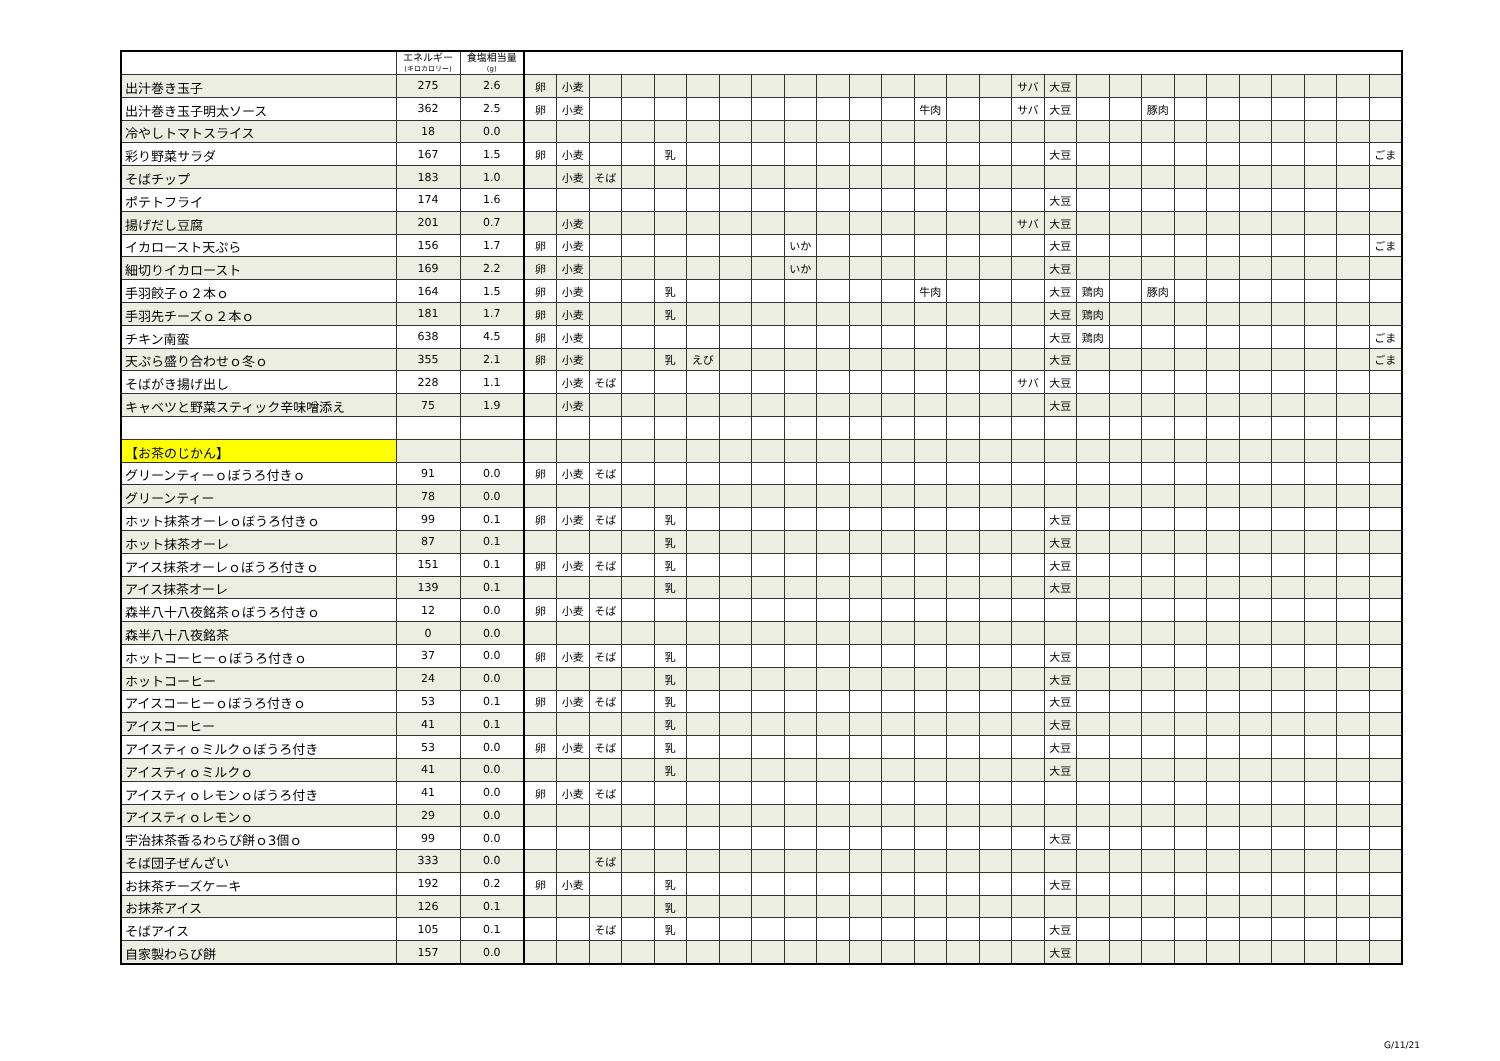| | エネルギー (キロカロリー) | 食塩相当量 (g) | | | | | | | | | | | | | | | | | | | | | | | | | | | |
| --- | --- | --- | --- | --- | --- | --- | --- | --- | --- | --- | --- | --- | --- | --- | --- | --- | --- | --- | --- | --- | --- | --- | --- | --- | --- | --- | --- | --- | --- |
| 出汁巻き玉子 | 275 | 2.6 | 卵 | 小麦 | | | | | | | | | | | | | | サバ | 大豆 | | | | | | | | | | |
| 出汁巻き玉子明太ソース | 362 | 2.5 | 卵 | 小麦 | | | | | | | | | | | 牛肉 | | | サバ | 大豆 | | | 豚肉 | | | | | | | |
| 冷やしトマトスライス | 18 | 0.0 | | | | | | | | | | | | | | | | | | | | | | | | | | | |
| 彩り野菜サラダ | 167 | 1.5 | 卵 | 小麦 | | | 乳 | | | | | | | | | | | | 大豆 | | | | | | | | | | ごま |
| そばチップ | 183 | 1.0 | | 小麦 | そば | | | | | | | | | | | | | | | | | | | | | | | | |
| ポテトフライ | 174 | 1.6 | | | | | | | | | | | | | | | | | 大豆 | | | | | | | | | | |
| 揚げだし豆腐 | 201 | 0.7 | | 小麦 | | | | | | | | | | | | | | サバ | 大豆 | | | | | | | | | | |
| イカロースト天ぷら | 156 | 1.7 | 卵 | 小麦 | | | | | | | いか | | | | | | | | 大豆 | | | | | | | | | | ごま |
| 細切りイカロースト | 169 | 2.2 | 卵 | 小麦 | | | | | | | いか | | | | | | | | 大豆 | | | | | | | | | | |
| 手羽餃子ｏ２本ｏ | 164 | 1.5 | 卵 | 小麦 | | | 乳 | | | | | | | | 牛肉 | | | | 大豆 | 鶏肉 | | 豚肉 | | | | | | | |
| 手羽先チーズｏ２本ｏ | 181 | 1.7 | 卵 | 小麦 | | | 乳 | | | | | | | | | | | | 大豆 | 鶏肉 | | | | | | | | | |
| チキン南蛮 | 638 | 4.5 | 卵 | 小麦 | | | | | | | | | | | | | | | 大豆 | 鶏肉 | | | | | | | | | ごま |
| 天ぷら盛り合わせｏ冬ｏ | 355 | 2.1 | 卵 | 小麦 | | | 乳 | えび | | | | | | | | | | | 大豆 | | | | | | | | | | ごま |
| そばがき揚げ出し | 228 | 1.1 | | 小麦 | そば | | | | | | | | | | | | | サバ | 大豆 | | | | | | | | | | |
| キャベツと野菜スティック辛味噌添え | 75 | 1.9 | | 小麦 | | | | | | | | | | | | | | | 大豆 | | | | | | | | | | |
| 【お茶のじかん】 | | | | | | | | | | | | | | | | | | | | | | | | | | | | | |
| グリーンティーｏぼうろ付きｏ | 91 | 0.0 | 卵 | 小麦 | そば | | | | | | | | | | | | | | | | | | | | | | | | |
| グリーンティー | 78 | 0.0 | | | | | | | | | | | | | | | | | | | | | | | | | | | |
| ホット抹茶オーレｏぼうろ付きｏ | 99 | 0.1 | 卵 | 小麦 | そば | | 乳 | | | | | | | | | | | | 大豆 | | | | | | | | | | |
| ホット抹茶オーレ | 87 | 0.1 | | | | | 乳 | | | | | | | | | | | | 大豆 | | | | | | | | | | |
| アイス抹茶オーレｏぼうろ付きｏ | 151 | 0.1 | 卵 | 小麦 | そば | | 乳 | | | | | | | | | | | | 大豆 | | | | | | | | | | |
| アイス抹茶オーレ | 139 | 0.1 | | | | | 乳 | | | | | | | | | | | | 大豆 | | | | | | | | | | |
| 森半八十八夜銘茶ｏぼうろ付きｏ | 12 | 0.0 | 卵 | 小麦 | そば | | | | | | | | | | | | | | | | | | | | | | | | |
| 森半八十八夜銘茶 | 0 | 0.0 | | | | | | | | | | | | | | | | | | | | | | | | | | | |
| ホットコーヒーｏぼうろ付きｏ | 37 | 0.0 | 卵 | 小麦 | そば | | 乳 | | | | | | | | | | | | 大豆 | | | | | | | | | | |
| ホットコーヒー | 24 | 0.0 | | | | | 乳 | | | | | | | | | | | | 大豆 | | | | | | | | | | |
| アイスコーヒーｏぼうろ付きｏ | 53 | 0.1 | 卵 | 小麦 | そば | | 乳 | | | | | | | | | | | | 大豆 | | | | | | | | | | |
| アイスコーヒー | 41 | 0.1 | | | | | 乳 | | | | | | | | | | | | 大豆 | | | | | | | | | | |
| アイスティｏミルクｏぼうろ付き | 53 | 0.0 | 卵 | 小麦 | そば | | 乳 | | | | | | | | | | | | 大豆 | | | | | | | | | | |
| アイスティｏミルクｏ | 41 | 0.0 | | | | | 乳 | | | | | | | | | | | | 大豆 | | | | | | | | | | |
| アイスティｏレモンｏぼうろ付き | 41 | 0.0 | 卵 | 小麦 | そば | | | | | | | | | | | | | | | | | | | | | | | | |
| アイスティｏレモンｏ | 29 | 0.0 | | | | | | | | | | | | | | | | | | | | | | | | | | | |
| 宇治抹茶香るわらび餅ｏ3個ｏ | 99 | 0.0 | | | | | | | | | | | | | | | | | 大豆 | | | | | | | | | | |
| そば団子ぜんざい | 333 | 0.0 | | | そば | | | | | | | | | | | | | | | | | | | | | | | | |
| お抹茶チーズケーキ | 192 | 0.2 | 卵 | 小麦 | | | 乳 | | | | | | | | | | | | 大豆 | | | | | | | | | | |
| お抹茶アイス | 126 | 0.1 | | | | | 乳 | | | | | | | | | | | | | | | | | | | | | | |
| そばアイス | 105 | 0.1 | | | そば | | 乳 | | | | | | | | | | | | 大豆 | | | | | | | | | | |
| 自家製わらび餅 | 157 | 0.0 | | | | | | | | | | | | | | | | | 大豆 | | | | | | | | | | |
G/11/21